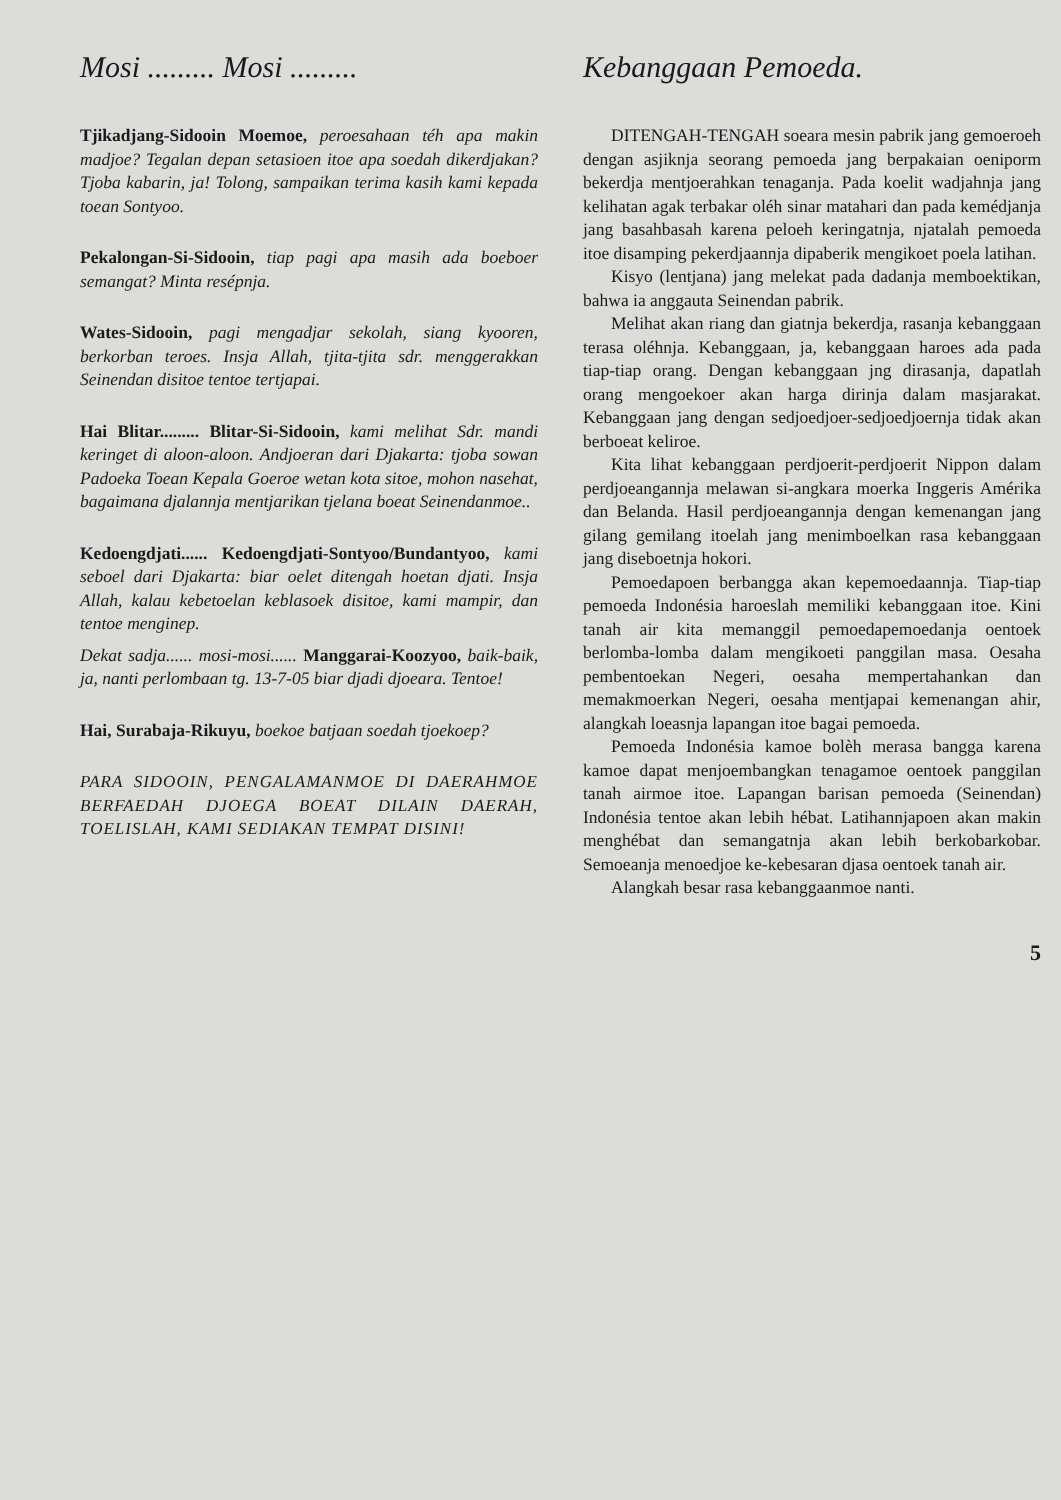Mosi ......... Mosi .........
Tjikadjang-Sidooin Moemoe, peroesahaan téh apa makin madjoe? Tegalan depan setasioen itoe apa soedah dikerdjakan? Tjoba kabarin, ja! Tolong, sampaikan terima kasih kami kepada toean Sontyoo.
Pekalongan-Si-Sidooin, tiap pagi apa masih ada boeboer semangat? Minta resépnja.
Wates-Sidooin, pagi mengadjar sekolah, siang kyooren, berkorban teroes. Insja Allah, tjita-tjita sdr. menggerakkan Seinendan disitoe tentoe tertjapai.
Hai Blitar......... Blitar-Si-Sidooin, kami melihat Sdr. mandi keringet di aloon-aloon. Andjoeran dari Djakarta: tjoba sowan Padoeka Toean Kepala Goeroe wetan kota sitoe, mohon nasehat, bagaimana djalannja mentjarikan tjelana boeat Seinendanmoe..
Kedoengdjati...... Kedoengdjati-Sontyoo/Bundantyoo, kami seboel dari Djakarta: biar oelet ditengah hoetan djati. Insja Allah, kalau kebetoelan keblasoek disitoe, kami mampir, dan tentoe menginep.
Dekat sadja...... mosi-mosi...... Manggarai-Koozyoo, baik-baik, ja, nanti perlombaan tg. 13-7-05 biar djadi djoeara. Tentoe!
Hai, Surabaja-Rikuyu, boekoe batjaan soedah tjoekoep?
PARA SIDOOIN, PENGALAMANMOE DI DAERAHMOE BERFAEDAH DJOEGA BOEAT DILAIN DAERAH, TOELISLAH, KAMI SEDIAKAN TEMPAT DISINI!
Kebanggaan Pemoeda.
DITENGAH-TENGAH soeara mesin pabrik jang gemoeroeh dengan asjiknja seorang pemoeda jang berpakaian oeniporm bekerdja mentjoerahkan tenaganja. Pada koelit wadjahnja jang kelihatan agak terbakar oléh sinar matahari dan pada kemédjanja jang basahbasah karena peloeh keringatnja, njatalah pemoeda itoe disamping pekerdjaannja dipaberik mengikoet poela latihan.
Kisyo (lentjana) jang melekat pada dadanja memboektikan, bahwa ia anggauta Seinendan pabrik.
Melihat akan riang dan giatnja bekerdja, rasanja kebanggaan terasa oléhnja. Kebanggaan, ja, kebanggaan haroes ada pada tiap-tiap orang. Dengan kebanggaan jng dirasanja, dapatlah orang mengoekoer akan harga dirinja dalam masjarakat. Kebanggaan jang dengan sedjoedjoer-sedjoedjoernja tidak akan berboeat keliroe.
Kita lihat kebanggaan perdjoerit-perdjoerit Nippon dalam perdjoeangannja melawan si-angkara moerka Inggeris Amérika dan Belanda. Hasil perdjoeangannja dengan kemenangan jang gilang gemilang itoelah jang menimboelkan rasa kebanggaan jang diseboetnja hokori.
Pemoedapoen berbangga akan kepemoedaannja. Tiap-tiap pemoeda Indonésia haroeslah memiliki kebanggaan itoe. Kini tanah air kita memanggil pemoedapemoedanja oentoek berlomba-lomba dalam mengikoeti panggilan masa. Oesaha pembentoekan Negeri, oesaha mempertahankan dan memakmoerkan Negeri, oesaha mentjapai kemenangan ahir, alangkah loeasnja lapangan itoe bagai pemoeda.
Pemoeda Indonésia kamoe bolèh merasa bangga karena kamoe dapat menjoembangkan tenagamoe oentoek panggilan tanah airmoe itoe. Lapangan barisan pemoeda (Seinendan) Indonésia tentoe akan lebih hébat. Latihannjapoen akan makin menghébat dan semangatnja akan lebih berkobarkobar. Semoeanja menoedjoe ke-kebesaran djasa oentoek tanah air.
Alangkah besar rasa kebanggaanmoe nanti.
5